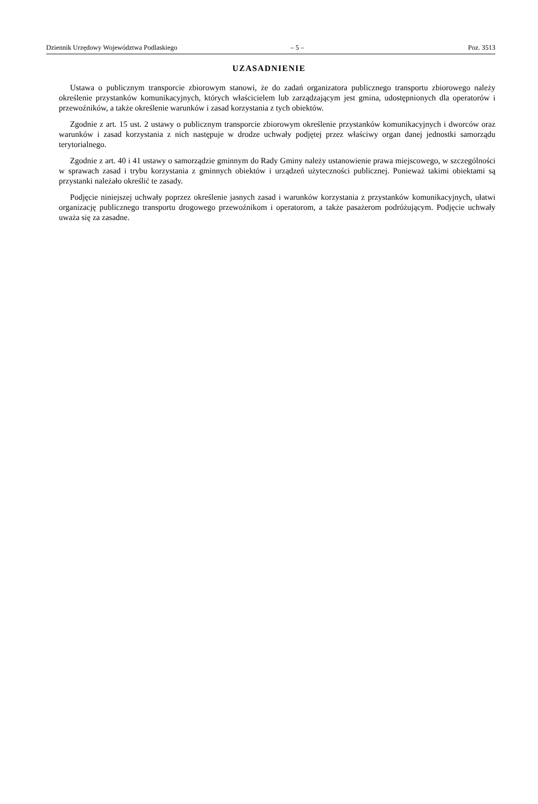Dziennik Urzędowy Województwa Podlaskiego – 5 – Poz. 3513
UZASADNIENIE
Ustawa o publicznym transporcie zbiorowym stanowi, że do zadań organizatora publicznego transportu zbiorowego należy określenie przystanków komunikacyjnych, których właścicielem lub zarządzającym jest gmina, udostępnionych dla operatorów i przewoźników, a także określenie warunków i zasad korzystania z tych obiektów.
Zgodnie z art. 15 ust. 2 ustawy o publicznym transporcie zbiorowym określenie przystanków komunikacyjnych i dworców oraz warunków i zasad korzystania z nich następuje w drodze uchwały podjętej przez właściwy organ danej jednostki samorządu terytorialnego.
Zgodnie z art. 40 i 41 ustawy o samorządzie gminnym do Rady Gminy należy ustanowienie prawa miejscowego, w szczególności w sprawach zasad i trybu korzystania z gminnych obiektów i urządzeń użyteczności publicznej. Ponieważ takimi obiektami są przystanki należało określić te zasady.
Podjęcie niniejszej uchwały poprzez określenie jasnych zasad i warunków korzystania z przystanków komunikacyjnych, ułatwi organizację publicznego transportu drogowego przewoźnikom i operatorom, a także pasażerom podróżującym. Podjęcie uchwały uważa się za zasadne.